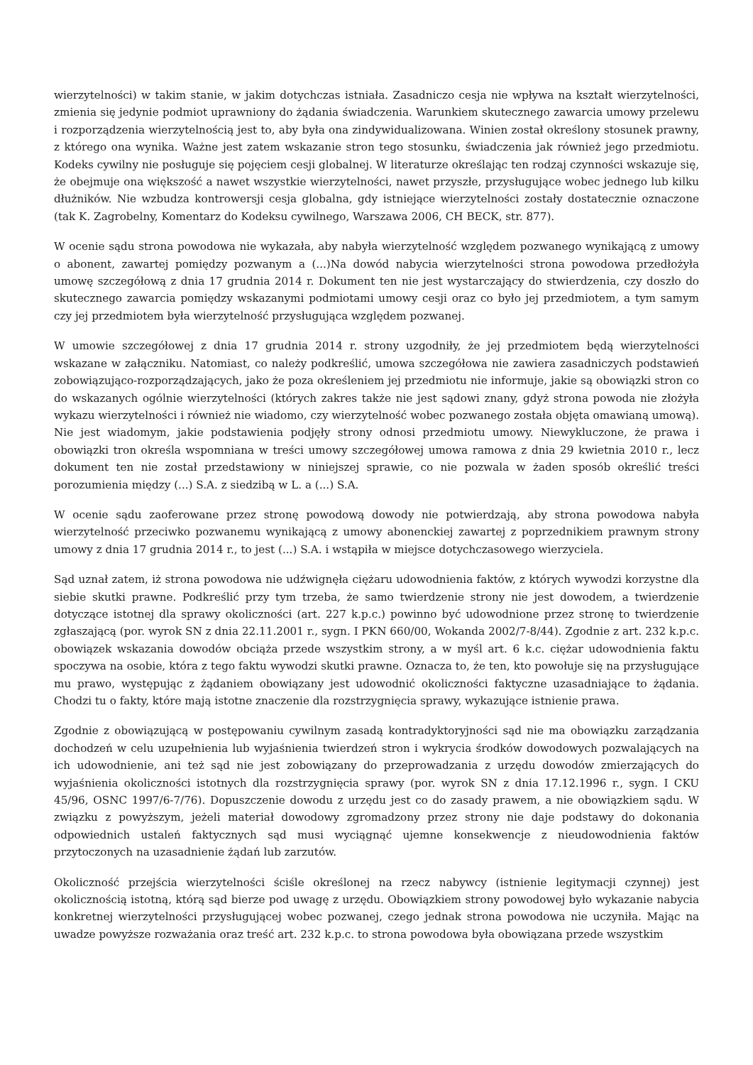wierzytelności) w takim stanie, w jakim dotychczas istniała. Zasadniczo cesja nie wpływa na kształt wierzytelności, zmienia się jedynie podmiot uprawniony do żądania świadczenia. Warunkiem skutecznego zawarcia umowy przelewu i rozporządzenia wierzytelnością jest to, aby była ona zindywidualizowana. Winien został określony stosunek prawny, z którego ona wynika. Ważne jest zatem wskazanie stron tego stosunku, świadczenia jak również jego przedmiotu. Kodeks cywilny nie posługuje się pojęciem cesji globalnej. W literaturze określając ten rodzaj czynności wskazuje się, że obejmuje ona większość a nawet wszystkie wierzytelności, nawet przyszłe, przysługujące wobec jednego lub kilku dłużników. Nie wzbudza kontrowersji cesja globalna, gdy istniejące wierzytelności zostały dostatecznie oznaczone (tak K. Zagrobelny, Komentarz do Kodeksu cywilnego, Warszawa 2006, CH BECK, str. 877).
W ocenie sądu strona powodowa nie wykazała, aby nabyła wierzytelność względem pozwanego wynikającą z umowy o abonent, zawartej pomiędzy pozwanym a (...)Na dowód nabycia wierzytelności strona powodowa przedłożyła umowę szczegółową z dnia 17 grudnia 2014 r. Dokument ten nie jest wystarczający do stwierdzenia, czy doszło do skutecznego zawarcia pomiędzy wskazanymi podmiotami umowy cesji oraz co było jej przedmiotem, a tym samym czy jej przedmiotem była wierzytelność przysługująca względem pozwanej.
W umowie szczegółowej z dnia 17 grudnia 2014 r. strony uzgodniły, że jej przedmiotem będą wierzytelności wskazane w załączniku. Natomiast, co należy podkreślić, umowa szczegółowa nie zawiera zasadniczych podstawień zobowiązująco-rozporządzających, jako że poza określeniem jej przedmiotu nie informuje, jakie są obowiązki stron co do wskazanych ogólnie wierzytelności (których zakres także nie jest sądowi znany, gdyż strona powoda nie złożyła wykazu wierzytelności i również nie wiadomo, czy wierzytelność wobec pozwanego została objęta omawianą umową). Nie jest wiadomym, jakie podstawienia podjęły strony odnosi przedmiotu umowy. Niewykluczone, że prawa i obowiązki tron określa wspomniana w treści umowy szczegółowej umowa ramowa z dnia 29 kwietnia 2010 r., lecz dokument ten nie został przedstawiony w niniejszej sprawie, co nie pozwala w żaden sposób określić treści porozumienia między (...) S.A. z siedzibą w L. a (...) S.A.
W ocenie sądu zaoferowane przez stronę powodową dowody nie potwierdzają, aby strona powodowa nabyła wierzytelność przeciwko pozwanemu wynikającą z umowy abonenckiej zawartej z poprzednikiem prawnym strony umowy z dnia 17 grudnia 2014 r., to jest (...) S.A. i wstąpiła w miejsce dotychczasowego wierzyciela.
Sąd uznał zatem, iż strona powodowa nie udźwignęła ciężaru udowodnienia faktów, z których wywodzi korzystne dla siebie skutki prawne. Podkreślić przy tym trzeba, że samo twierdzenie strony nie jest dowodem, a twierdzenie dotyczące istotnej dla sprawy okoliczności (art. 227 k.p.c.) powinno być udowodnione przez stronę to twierdzenie zgłaszającą (por. wyrok SN z dnia 22.11.2001 r., sygn. I PKN 660/00, Wokanda 2002/7-8/44). Zgodnie z art. 232 k.p.c. obowiązek wskazania dowodów obciąża przede wszystkim strony, a w myśl art. 6 k.c. ciężar udowodnienia faktu spoczywa na osobie, która z tego faktu wywodzi skutki prawne. Oznacza to, że ten, kto powołuje się na przysługujące mu prawo, występując z żądaniem obowiązany jest udowodnić okoliczności faktyczne uzasadniające to żądania. Chodzi tu o fakty, które mają istotne znaczenie dla rozstrzygnięcia sprawy, wykazujące istnienie prawa.
Zgodnie z obowiązującą w postępowaniu cywilnym zasadą kontradyktoryjności sąd nie ma obowiązku zarządzania dochodzeń w celu uzupełnienia lub wyjaśnienia twierdzeń stron i wykrycia środków dowodowych pozwalających na ich udowodnienie, ani też sąd nie jest zobowiązany do przeprowadzania z urzędu dowodów zmierzających do wyjaśnienia okoliczności istotnych dla rozstrzygnięcia sprawy (por. wyrok SN z dnia 17.12.1996 r., sygn. I CKU 45/96, OSNC 1997/6-7/76). Dopuszczenie dowodu z urzędu jest co do zasady prawem, a nie obowiązkiem sądu. W związku z powyższym, jeżeli materiał dowodowy zgromadzony przez strony nie daje podstawy do dokonania odpowiednich ustaleń faktycznych sąd musi wyciągnąć ujemne konsekwencje z nieudowodnienia faktów przytoczonych na uzasadnienie żądań lub zarzutów.
Okoliczność przejścia wierzytelności ściśle określonej na rzecz nabywcy (istnienie legitymacji czynnej) jest okolicznością istotną, którą sąd bierze pod uwagę z urzędu. Obowiązkiem strony powodowej było wykazanie nabycia konkretnej wierzytelności przysługującej wobec pozwanej, czego jednak strona powodowa nie uczyniła. Mając na uwadze powyższe rozważania oraz treść art. 232 k.p.c. to strona powodowa była obowiązana przede wszystkim